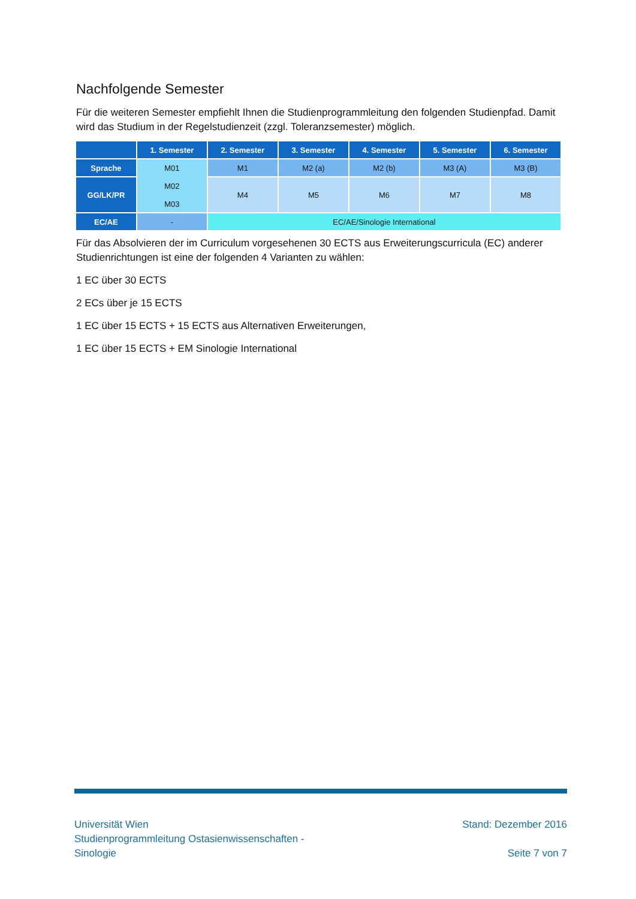Nachfolgende Semester
Für die weiteren Semester empfiehlt Ihnen die Studienprogrammleitung den folgenden Studienpfad. Damit wird das Studium in der Regelstudienzeit (zzgl. Toleranzsemester) möglich.
| | 1. Semester | 2. Semester | 3. Semester | 4. Semester | 5. Semester | 6. Semester |
| --- | --- | --- | --- | --- | --- | --- |
| Sprache | M01 M02 M03 | M1 | M2 (a) | M2 (b) | M3 (A) | M3 (B) |
| GG/LK/PR | | M4 | M5 | M6 | M7 | M8 |
| EC/AE | - | EC/AE/Sinologie International | | | | |
Für das Absolvieren der im Curriculum vorgesehenen 30 ECTS aus Erweiterungscurricula (EC) anderer Studienrichtungen ist eine der folgenden 4 Varianten zu wählen:
1 EC über 30 ECTS
2 ECs über je 15 ECTS
1 EC über 15 ECTS + 15 ECTS aus Alternativen Erweiterungen,
1 EC über 15 ECTS + EM Sinologie International
Universität Wien
Studienprogrammleitung Ostasienwissenschaften -
Sinologie
Stand: Dezember 2016
Seite 7 von 7